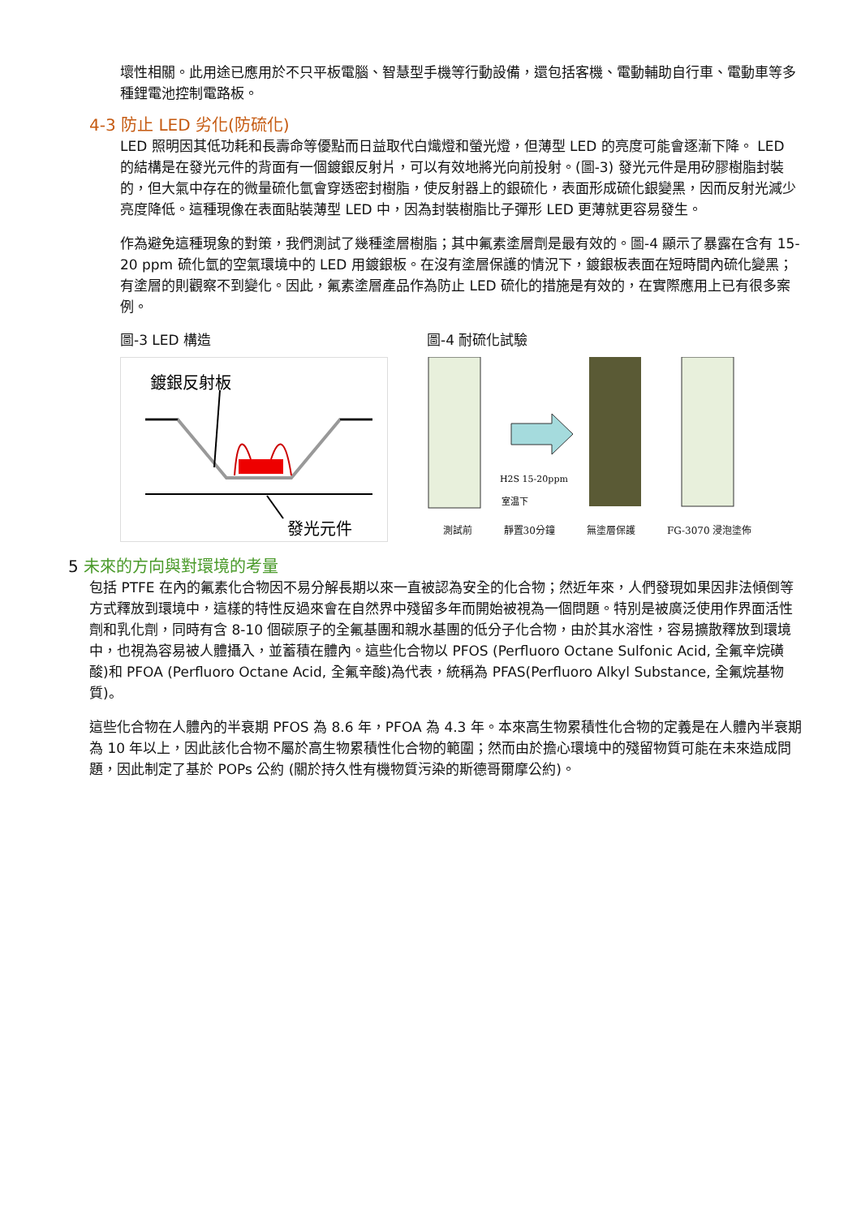壞性相關。此用途已應用於不只平板電腦、智慧型手機等行動設備，還包括客機、電動輔助自行車、電動車等多種鋰電池控制電路板。
4-3 防止 LED 劣化(防硫化)
LED 照明因其低功耗和長壽命等優點而日益取代白熾燈和螢光燈，但薄型 LED 的亮度可能會逐漸下降。 LED 的結構是在發光元件的背面有一個鍍銀反射片，可以有效地將光向前投射。(圖-3) 發光元件是用矽膠樹脂封裝的，但大氣中存在的微量硫化氫會穿透密封樹脂，使反射器上的銀硫化，表面形成硫化銀變黑，因而反射光減少亮度降低。這種現像在表面貼裝薄型 LED 中，因為封裝樹脂比子彈形 LED 更薄就更容易發生。
作為避免這種現象的對策，我們測試了幾種塗層樹脂；其中氟素塗層劑是最有效的。圖-4 顯示了暴露在含有 15-20 ppm 硫化氫的空氣環境中的 LED 用鍍銀板。在沒有塗層保護的情況下，鍍銀板表面在短時間內硫化變黑；有塗層的則觀察不到變化。因此，氟素塗層產品作為防止 LED 硫化的措施是有效的，在實際應用上已有很多案例。
圖-3 LED 構造
鍍銀反射板
發光元件
圖-4 耐硫化試驗
H2S 15-20ppm
室温下
測試前 靜置30分鐘 無塗層保護 FG-3070 浸泡塗佈
5 未來的方向與對環境的考量
包括 PTFE 在內的氟素化合物因不易分解長期以來一直被認為安全的化合物；然近年來，人們發現如果因非法傾倒等方式釋放到環境中，這樣的特性反過來會在自然界中殘留多年而開始被視為一個問題。特別是被廣泛使用作界面活性劑和乳化劑，同時有含 8-10 個碳原子的全氟基團和親水基團的低分子化合物，由於其水溶性，容易擴散釋放到環境中，也視為容易被人體攝入，並蓄積在體內。這些化合物以 PFOS (Perfluoro Octane Sulfonic Acid, 全氟辛烷磺酸)和 PFOA (Perfluoro Octane Acid, 全氟辛酸)為代表，統稱為 PFAS(Perfluoro Alkyl Substance, 全氟烷基物質)。
這些化合物在人體內的半衰期 PFOS 為 8.6 年，PFOA 為 4.3 年。本來高生物累積性化合物的定義是在人體內半衰期為 10 年以上，因此該化合物不屬於高生物累積性化合物的範圍；然而由於擔心環境中的殘留物質可能在未來造成問題，因此制定了基於 POPs 公約 (關於持久性有機物質污染的斯德哥爾摩公約)。